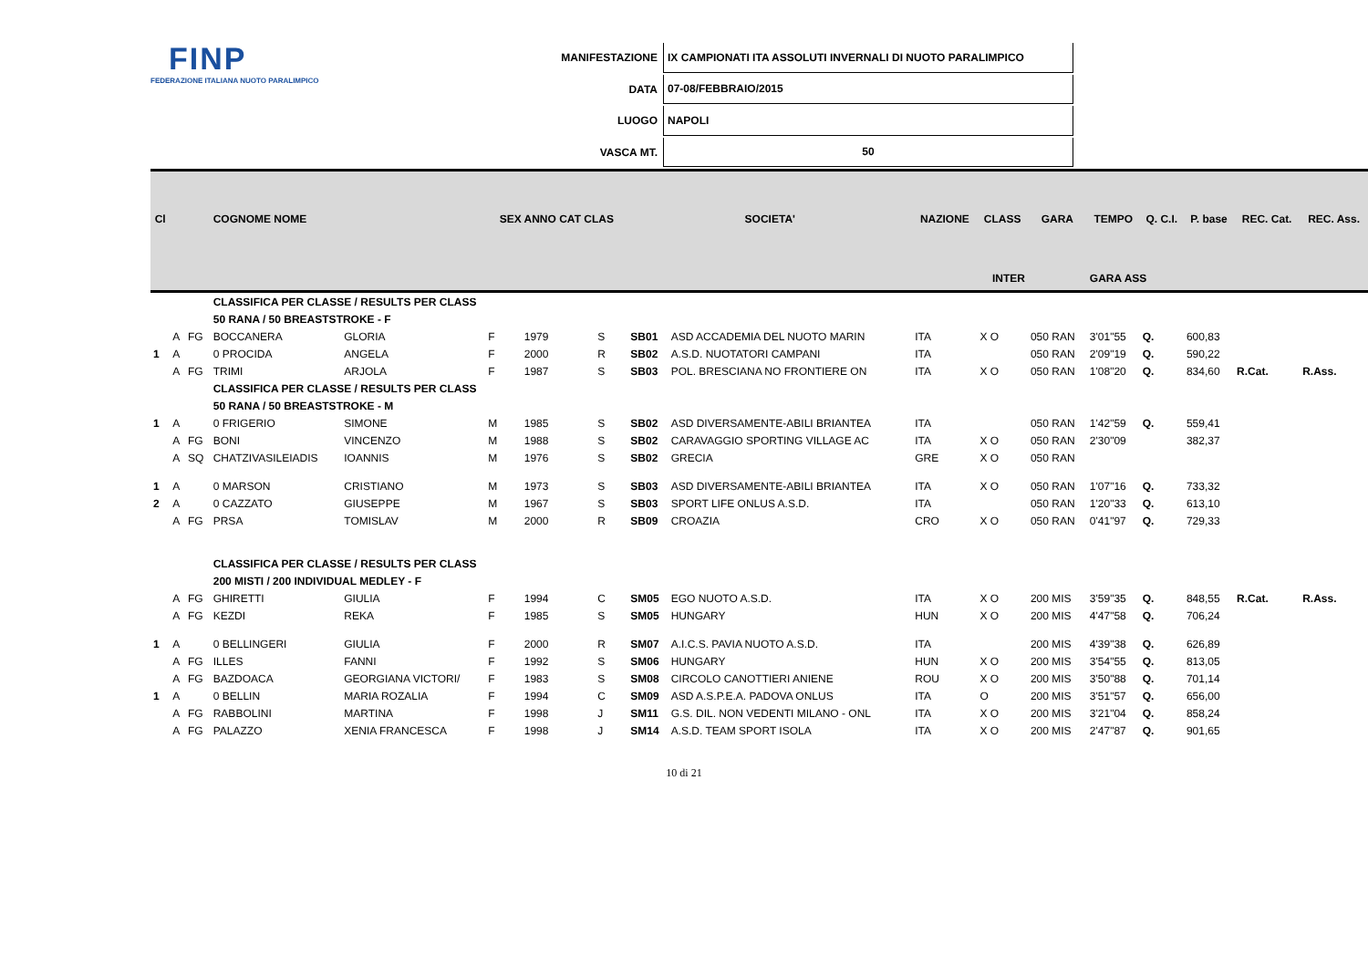FINP
FEDERAZIONE ITALIANA NUOTO PARALIMPICO
| MANIFESTAZIONE | IX CAMPIONATI ITA ASSOLUTI INVERNALI DI NUOTO PARALIMPICO |
| DATA | 07-08/FEBBRAIO/2015 |
| LUOGO | NAPOLI |
| VASCA MT. | 50 |
| Cl | | | COGNOME NOME | | SEX ANNO CAT CLAS | | | SOCIETA' | | NAZIONE | CLASS | GARA | TEMPO | Q. C.I. | P. base | REC. Cat. | REC. Ass. |
| --- | --- | --- | --- | --- | --- | --- | --- | --- | --- | --- | --- | --- | --- | --- | --- | --- | --- |
| INTER | | | | | | | | | | | | | GARA ASS | | | | |
| | | | CLASSIFICA PER CLASSE / RESULTS PER CLASS | | | | | | | | | | | | | | |
| | | | 50 RANA / 50 BREASTSTROKE - F | | | | | | | | | | | | | | |
| | A | FG | BOCCANERA | GLORIA | F | 1979 | S | SB01 | ASD ACCADEMIA DEL NUOTO MARIN | ITA | X O | 050 RAN | 3'01"55 | Q. | 600,83 | | |
| 1 | A | | 0 PROCIDA | ANGELA | F | 2000 | R | SB02 | A.S.D. NUOTATORI CAMPANI | ITA | | 050 RAN | 2'09"19 | Q. | 590,22 | | |
| | A | FG | TRIMI | ARJOLA | F | 1987 | S | SB03 | POL. BRESCIANA NO FRONTIERE ON | ITA | X O | 050 RAN | 1'08"20 | Q. | 834,60 | R.Cat. | R.Ass. |
| | | | CLASSIFICA PER CLASSE / RESULTS PER CLASS | | | | | | | | | | | | | | |
| | | | 50 RANA / 50 BREASTSTROKE - M | | | | | | | | | | | | | | |
| 1 | A | | 0 FRIGERIO | SIMONE | M | 1985 | S | SB02 | ASD DIVERSAMENTE-ABILI BRIANTEA | ITA | | 050 RAN | 1'42"59 | Q. | 559,41 | | |
| | A | FG | BONI | VINCENZO | M | 1988 | S | SB02 | CARAVAGGIO SPORTING VILLAGE AC | ITA | X O | 050 RAN | 2'30"09 | | 382,37 | | |
| | A | SQ | CHATZIVASILEIADIS | IOANNIS | M | 1976 | S | SB02 | GRECIA | GRE | X O | 050 RAN | | | | | |
| 1 | A | | 0 MARSON | CRISTIANO | M | 1973 | S | SB03 | ASD DIVERSAMENTE-ABILI BRIANTEA | ITA | X O | 050 RAN | 1'07"16 | Q. | 733,32 | | |
| 2 | A | | 0 CAZZATO | GIUSEPPE | M | 1967 | S | SB03 | SPORT LIFE ONLUS A.S.D. | ITA | | 050 RAN | 1'20"33 | Q. | 613,10 | | |
| | A | FG | PRSA | TOMISLAV | M | 2000 | R | SB09 | CROAZIA | CRO | X O | 050 RAN | 0'41"97 | Q. | 729,33 | | |
| | | | CLASSIFICA PER CLASSE / RESULTS PER CLASS | | | | | | | | | | | | | | |
| | | | 200 MISTI / 200 INDIVIDUAL MEDLEY - F | | | | | | | | | | | | | | |
| | A | FG | GHIRETTI | GIULIA | F | 1994 | C | SM05 | EGO NUOTO A.S.D. | ITA | X O | 200 MIS | 3'59"35 | Q. | 848,55 | R.Cat. | R.Ass. |
| | A | FG | KEZDI | REKA | F | 1985 | S | SM05 | HUNGARY | HUN | X O | 200 MIS | 4'47"58 | Q. | 706,24 | | |
| 1 | A | | 0 BELLINGERI | GIULIA | F | 2000 | R | SM07 | A.I.C.S. PAVIA NUOTO A.S.D. | ITA | | 200 MIS | 4'39"38 | Q. | 626,89 | | |
| | A | FG | ILLES | FANNI | F | 1992 | S | SM06 | HUNGARY | HUN | X O | 200 MIS | 3'54"55 | Q. | 813,05 | | |
| | A | FG | BAZDOACA | GEORGIANA VICTORI/ | F | 1983 | S | SM08 | CIRCOLO CANOTTIERI ANIENE | ROU | X O | 200 MIS | 3'50"88 | Q. | 701,14 | | |
| 1 | A | | 0 BELLIN | MARIA ROZALIA | F | 1994 | C | SM09 | ASD A.S.P.E.A. PADOVA ONLUS | ITA | O | 200 MIS | 3'51"57 | Q. | 656,00 | | |
| | A | FG | RABBOLINI | MARTINA | F | 1998 | J | SM11 | G.S. DIL. NON VEDENTI MILANO - ONL | ITA | X O | 200 MIS | 3'21"04 | Q. | 858,24 | | |
| | A | FG | PALAZZO | XENIA FRANCESCA | F | 1998 | J | SM14 | A.S.D. TEAM SPORT ISOLA | ITA | X O | 200 MIS | 2'47"87 | Q. | 901,65 | | |
10 di 21